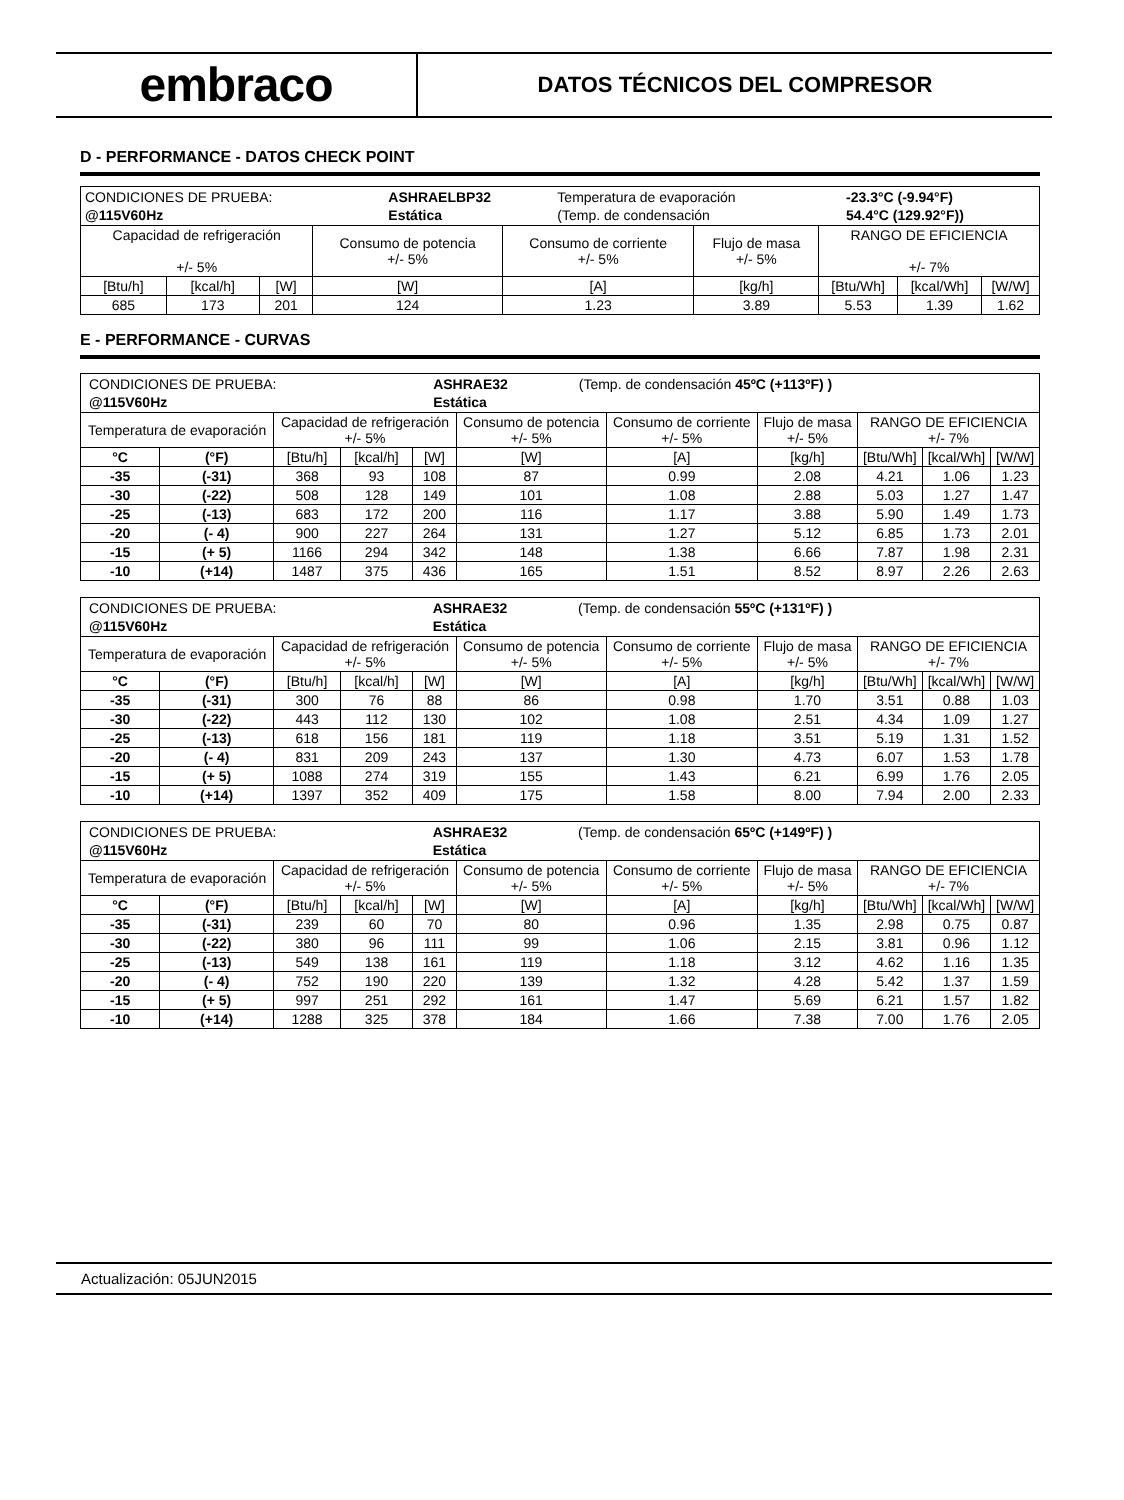embraco
DATOS TÉCNICOS DEL COMPRESOR
D - PERFORMANCE - DATOS CHECK POINT
| / CONDICIONES DE PRUEBA: / ASHRAELBP32 / Temperatura de evaporación / -23.3°C (-9.94°F) / / @115V60Hz / Estática / (Temp. de condensación / 54.4°C (129.92°F)) / | | | | | | | | |
| Capacidad de refrigeración +/- 5% | | | Consumo de potencia +/- 5% | Consumo de corriente +/- 5% | Flujo de masa +/- 5% | RANGO DE EFICIENCIA +/- 7% | | |
| [Btu/h] | [kcal/h] | [W] | [W] | [A] | [kg/h] | [Btu/Wh] | [kcal/Wh] | [W/W] |
| 685 | 173 | 201 | 124 | 1.23 | 3.89 | 5.53 | 1.39 | 1.62 |
E - PERFORMANCE - CURVAS
| / CONDICIONES DE PRUEBA: / ASHRAE32 / (Temp. de condensación 45ºC (+113ºF) ) / / @115V60Hz / Estática / / | | | | | | | | | | |
| Temperatura de evaporación | | Capacidad de refrigeración +/- 5% | | | Consumo de potencia +/- 5% | Consumo de corriente +/- 5% | Flujo de masa +/- 5% | RANGO DE EFICIENCIA +/- 7% | | |
| °C | (°F) | [Btu/h] | [kcal/h] | [W] | [W] | [A] | [kg/h] | [Btu/Wh] | [kcal/Wh] | [W/W] |
| -35 | (-31) | 368 | 93 | 108 | 87 | 0.99 | 2.08 | 4.21 | 1.06 | 1.23 |
| -30 | (-22) | 508 | 128 | 149 | 101 | 1.08 | 2.88 | 5.03 | 1.27 | 1.47 |
| -25 | (-13) | 683 | 172 | 200 | 116 | 1.17 | 3.88 | 5.90 | 1.49 | 1.73 |
| -20 | (- 4) | 900 | 227 | 264 | 131 | 1.27 | 5.12 | 6.85 | 1.73 | 2.01 |
| -15 | (+ 5) | 1166 | 294 | 342 | 148 | 1.38 | 6.66 | 7.87 | 1.98 | 2.31 |
| -10 | (+14) | 1487 | 375 | 436 | 165 | 1.51 | 8.52 | 8.97 | 2.26 | 2.63 |
| / CONDICIONES DE PRUEBA: / ASHRAE32 / (Temp. de condensación 55ºC (+131ºF) ) / / @115V60Hz / Estática / / | | | | | | | | | | |
| Temperatura de evaporación | | Capacidad de refrigeración +/- 5% | | | Consumo de potencia +/- 5% | Consumo de corriente +/- 5% | Flujo de masa +/- 5% | RANGO DE EFICIENCIA +/- 7% | | |
| °C | (°F) | [Btu/h] | [kcal/h] | [W] | [W] | [A] | [kg/h] | [Btu/Wh] | [kcal/Wh] | [W/W] |
| -35 | (-31) | 300 | 76 | 88 | 86 | 0.98 | 1.70 | 3.51 | 0.88 | 1.03 |
| -30 | (-22) | 443 | 112 | 130 | 102 | 1.08 | 2.51 | 4.34 | 1.09 | 1.27 |
| -25 | (-13) | 618 | 156 | 181 | 119 | 1.18 | 3.51 | 5.19 | 1.31 | 1.52 |
| -20 | (- 4) | 831 | 209 | 243 | 137 | 1.30 | 4.73 | 6.07 | 1.53 | 1.78 |
| -15 | (+ 5) | 1088 | 274 | 319 | 155 | 1.43 | 6.21 | 6.99 | 1.76 | 2.05 |
| -10 | (+14) | 1397 | 352 | 409 | 175 | 1.58 | 8.00 | 7.94 | 2.00 | 2.33 |
| / CONDICIONES DE PRUEBA: / ASHRAE32 / (Temp. de condensación 65ºC (+149ºF) ) / / @115V60Hz / Estática / / | | | | | | | | | | |
| Temperatura de evaporación | | Capacidad de refrigeración +/- 5% | | | Consumo de potencia +/- 5% | Consumo de corriente +/- 5% | Flujo de masa +/- 5% | RANGO DE EFICIENCIA +/- 7% | | |
| °C | (°F) | [Btu/h] | [kcal/h] | [W] | [W] | [A] | [kg/h] | [Btu/Wh] | [kcal/Wh] | [W/W] |
| -35 | (-31) | 239 | 60 | 70 | 80 | 0.96 | 1.35 | 2.98 | 0.75 | 0.87 |
| -30 | (-22) | 380 | 96 | 111 | 99 | 1.06 | 2.15 | 3.81 | 0.96 | 1.12 |
| -25 | (-13) | 549 | 138 | 161 | 119 | 1.18 | 3.12 | 4.62 | 1.16 | 1.35 |
| -20 | (- 4) | 752 | 190 | 220 | 139 | 1.32 | 4.28 | 5.42 | 1.37 | 1.59 |
| -15 | (+ 5) | 997 | 251 | 292 | 161 | 1.47 | 5.69 | 6.21 | 1.57 | 1.82 |
| -10 | (+14) | 1288 | 325 | 378 | 184 | 1.66 | 7.38 | 7.00 | 1.76 | 2.05 |
Actualización: 05JUN2015